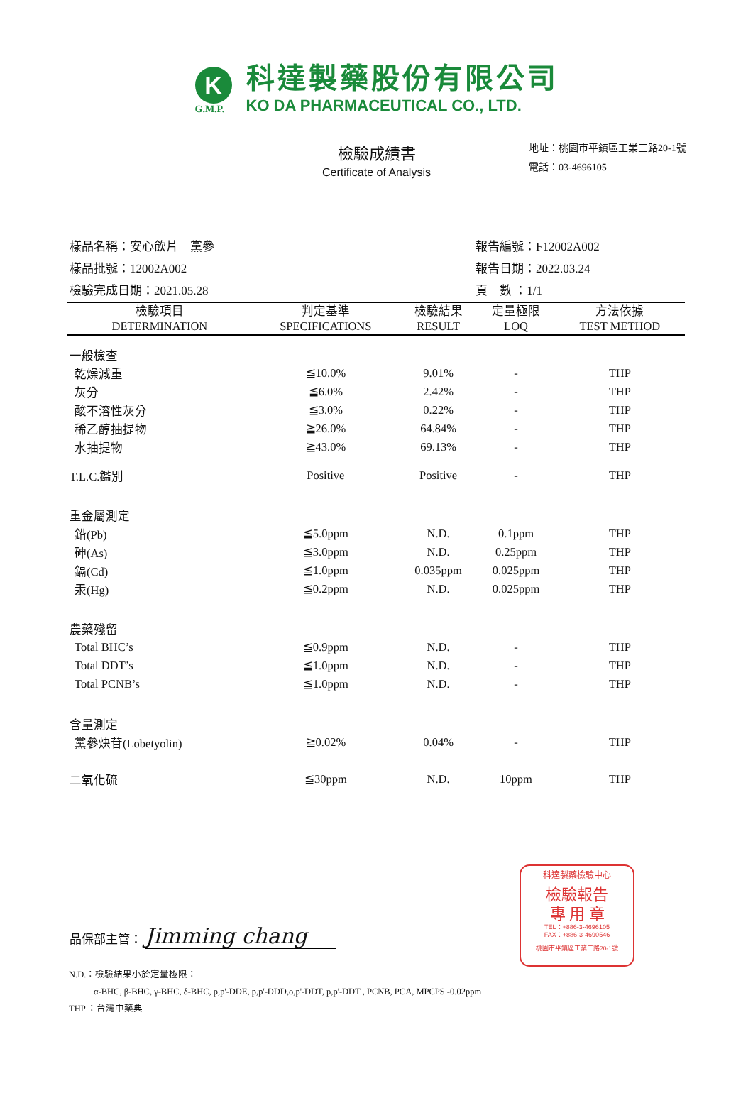K
G.M.P.
科達製藥股份有限公司
KO DA PHARMACEUTICAL CO., LTD.
檢驗成績書
Certificate of Analysis
地址：桃園市平鎮區工業三路20-1號
電話：03-4696105
樣品名稱：安心飲片　黨參
報告編號：F12002A002
樣品批號：12002A002
報告日期：2022.03.24
檢驗完成日期：2021.05.28
頁　數 ：1/1
| 檢驗項目 DETERMINATION | 判定基準 SPECIFICATIONS | 檢驗結果 RESULT | 定量極限 LOQ | 方法依據 TEST METHOD |
| --- | --- | --- | --- | --- |
| 一般檢查 | | | | |
| 乾燥減重 | ≦10.0% | 9.01% | - | THP |
| 灰分 | ≦6.0% | 2.42% | - | THP |
| 酸不溶性灰分 | ≦3.0% | 0.22% | - | THP |
| 稀乙醇抽提物 | ≧26.0% | 64.84% | - | THP |
| 水抽提物 | ≧43.0% | 69.13% | - | THP |
| T.L.C.鑑別 | Positive | Positive | - | THP |
| 重金屬測定 | | | | |
| 鉛(Pb) | ≦5.0ppm | N.D. | 0.1ppm | THP |
| 砷(As) | ≦3.0ppm | N.D. | 0.25ppm | THP |
| 鎘(Cd) | ≦1.0ppm | 0.035ppm | 0.025ppm | THP |
| 汞(Hg) | ≦0.2ppm | N.D. | 0.025ppm | THP |
| 農藥殘留 | | | | |
| Total BHC’s | ≦0.9ppm | N.D. | - | THP |
| Total DDT’s | ≦1.0ppm | N.D. | - | THP |
| Total PCNB’s | ≦1.0ppm | N.D. | - | THP |
| 含量測定 | | | | |
| 黨參炔苷(Lobetyolin) | ≧0.02% | 0.04% | - | THP |
| 二氧化硫 | ≦30ppm | N.D. | 10ppm | THP |
品保部主管： Jimming chang
N.D.：檢驗結果小於定量極限：
α-BHC, β-BHC, γ-BHC, δ-BHC, p,p'-DDE, p,p'-DDD,o,p'-DDT, p,p'-DDT , PCNB, PCA, MPCPS -0.02ppm
THP ：台灣中藥典
科達製藥檢驗中心
檢驗報告
專 用 章
TEL：+886-3-4696105
FAX：+886-3-4690546
桃園市平鎮區工業三路20-1號